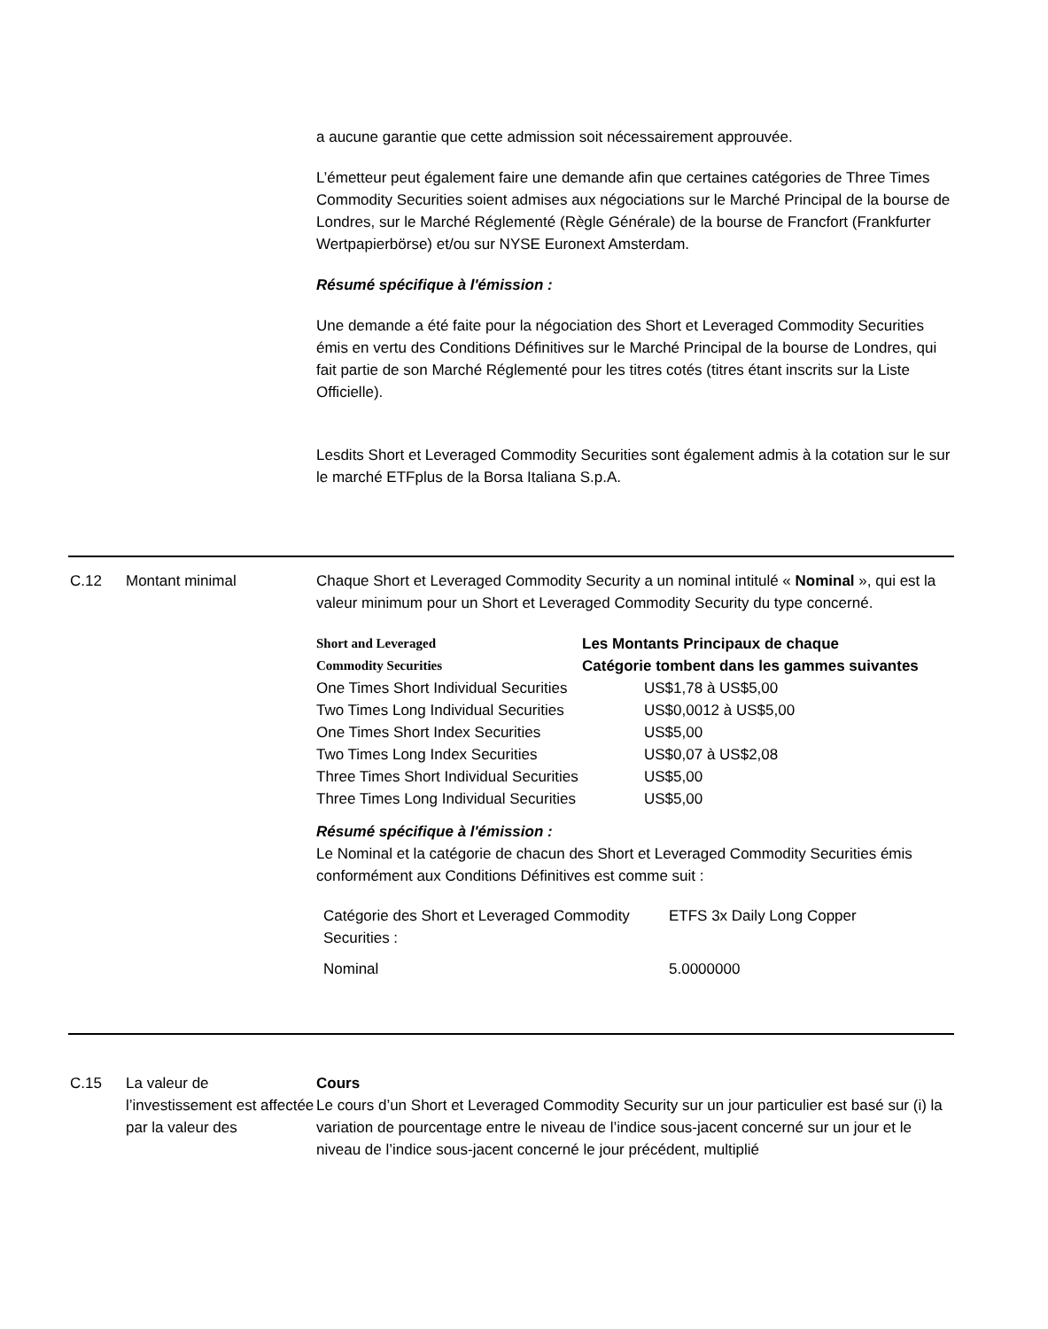a aucune garantie que cette admission soit nécessairement approuvée.
L’émetteur peut également faire une demande afin que certaines catégories de Three Times Commodity Securities soient admises aux négociations sur le Marché Principal de la bourse de Londres, sur le Marché Réglementé (Règle Générale) de la bourse de Francfort (Frankfurter Wertpapierbörse) et/ou sur NYSE Euronext Amsterdam.
Résumé spécifique à l'émission :
Une demande a été faite pour la négociation des Short et Leveraged Commodity Securities émis en vertu des Conditions Définitives sur le Marché Principal de la bourse de Londres, qui fait partie de son Marché Réglementé pour les titres cotés (titres étant inscrits sur la Liste Officielle).
Lesdits Short et Leveraged Commodity Securities sont également admis à la cotation sur le sur le marché ETFplus de la Borsa Italiana S.p.A.
C.12 Montant minimal Chaque Short et Leveraged Commodity Security a un nominal intitulé « Nominal », qui est la valeur minimum pour un Short et Leveraged Commodity Security du type concerné.
| Short and Leveraged Commodity Securities | Les Montants Principaux de chaque Catégorie tombent dans les gammes suivantes |
| One Times Short Individual Securities | US$1,78 à US$5,00 |
| Two Times Long Individual Securities | US$0,0012 à US$5,00 |
| One Times Short Index Securities | US$5,00 |
| Two Times Long Index Securities | US$0,07 à US$2,08 |
| Three Times Short Individual Securities | US$5,00 |
| Three Times Long Individual Securities | US$5,00 |
Résumé spécifique à l'émission :
Le Nominal et la catégorie de chacun des Short et Leveraged Commodity Securities émis conformément aux Conditions Définitives est comme suit :
| Catégorie des Short et Leveraged Commodity Securities : | ETFS 3x Daily Long Copper |
| Nominal | 5.0000000 |
C.15 La valeur de l’investissement est affectée par la valeur des
Cours
Le cours d’un Short et Leveraged Commodity Security sur un jour particulier est basé sur (i) la variation de pourcentage entre le niveau de l’indice sous-jacent concerné sur un jour et le niveau de l’indice sous-jacent concerné le jour précédent, multiplié